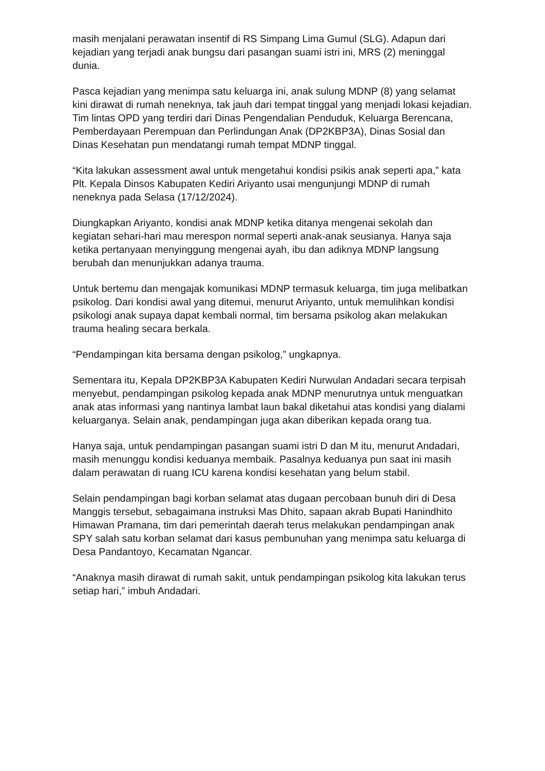masih menjalani perawatan insentif di RS Simpang Lima Gumul (SLG). Adapun dari kejadian yang terjadi anak bungsu dari pasangan suami istri ini, MRS (2) meninggal dunia.
Pasca kejadian yang menimpa satu keluarga ini, anak sulung MDNP (8) yang selamat kini dirawat di rumah neneknya, tak jauh dari tempat tinggal yang menjadi lokasi kejadian. Tim lintas OPD yang terdiri dari Dinas Pengendalian Penduduk, Keluarga Berencana, Pemberdayaan Perempuan dan Perlindungan Anak (DP2KBP3A), Dinas Sosial dan Dinas Kesehatan pun mendatangi rumah tempat MDNP tinggal.
“Kita lakukan assessment awal untuk mengetahui kondisi psikis anak seperti apa,” kata Plt. Kepala Dinsos Kabupaten Kediri Ariyanto usai mengunjungi MDNP di rumah neneknya pada Selasa (17/12/2024).
Diungkapkan Ariyanto, kondisi anak MDNP ketika ditanya mengenai sekolah dan kegiatan sehari-hari mau merespon normal seperti anak-anak seusianya. Hanya saja ketika pertanyaan menyinggung mengenai ayah, ibu dan adiknya MDNP langsung berubah dan menunjukkan adanya trauma.
Untuk bertemu dan mengajak komunikasi MDNP termasuk keluarga, tim juga melibatkan psikolog. Dari kondisi awal yang ditemui, menurut Ariyanto, untuk memulihkan kondisi psikologi anak supaya dapat kembali normal, tim bersama psikolog akan melakukan trauma healing secara berkala.
“Pendampingan kita bersama dengan psikolog,” ungkapnya.
Sementara itu, Kepala DP2KBP3A Kabupaten Kediri Nurwulan Andadari secara terpisah menyebut, pendampingan psikolog kepada anak MDNP menurutnya untuk menguatkan anak atas informasi yang nantinya lambat laun bakal diketahui atas kondisi yang dialami keluarganya. Selain anak, pendampingan juga akan diberikan kepada orang tua.
Hanya saja, untuk pendampingan pasangan suami istri D dan M itu, menurut Andadari, masih menunggu kondisi keduanya membaik. Pasalnya keduanya pun saat ini masih dalam perawatan di ruang ICU karena kondisi kesehatan yang belum stabil.
Selain pendampingan bagi korban selamat atas dugaan percobaan bunuh diri di Desa Manggis tersebut, sebagaimana instruksi Mas Dhito, sapaan akrab Bupati Hanindhito Himawan Pramana, tim dari pemerintah daerah terus melakukan pendampingan anak SPY salah satu korban selamat dari kasus pembunuhan yang menimpa satu keluarga di Desa Pandantoyo, Kecamatan Ngancar.
“Anaknya masih dirawat di rumah sakit, untuk pendampingan psikolog kita lakukan terus setiap hari,” imbuh Andadari.